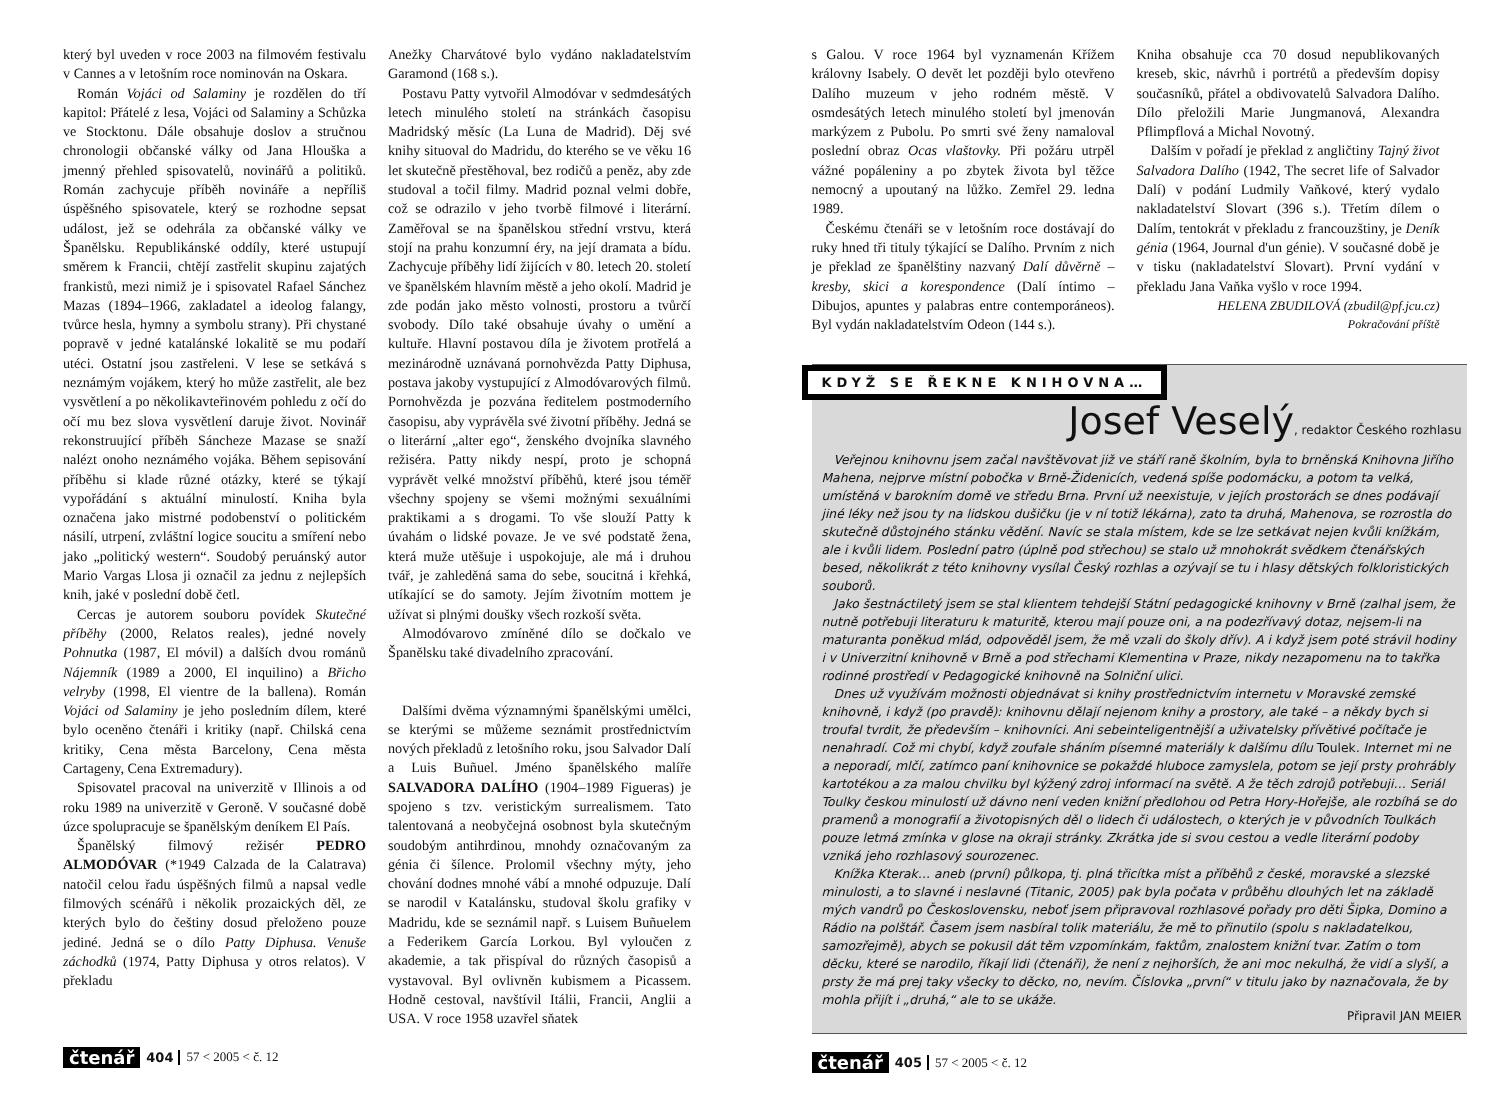který byl uveden v roce 2003 na filmovém festivalu v Cannes a v letošním roce nominován na Oskara.
Román Vojáci od Salaminy je rozdělen do tří kapitol: Přátelé z lesa, Vojáci od Salaminy a Schůzka ve Stocktonu. Dále obsahuje doslov a stručnou chronologii občanské války od Jana Hlouška a jmenný přehled spisovatelů, novinářů a politiků. Román zachycuje příběh novináře a nepříliš úspěšného spisovatele, který se rozhodne sepsat událost, jež se odehrála za občanské války ve Španělsku. Republikánské oddíly, které ustupují směrem k Francii, chtějí zastřelit skupinu zajatých frankistů, mezi nimiž je i spisovatel Rafael Sánchez Mazas (1894–1966, zakladatel a ideolog falangy, tvůrce hesla, hymny a symbolu strany). Při chystané popravě v jedné katalánské lokalitě se mu podaří utéci. Ostatní jsou zastřeleni. V lese se setkává s neznámým vojákem, který ho může zastřelit, ale bez vysvětlení a po několikavteřinovém pohledu z očí do očí mu bez slova vysvětlení daruje život. Novinář rekonstruující příběh Sáncheze Mazase se snaží nalézt onoho neznámého vojáka. Během sepisování příběhu si klade různé otázky, které se týkají vypořádání s aktuální minulostí. Kniha byla označena jako mistrné podobenství o politickém násilí, utrpení, zvláštní logice soucitu a smíření nebo jako „politický western“. Soudobý peruánský autor Mario Vargas Llosa ji označil za jednu z nejlepších knih, jaké v poslední době četl.
Cercas je autorem souboru povídek Skutečné příběhy (2000, Relatos reales), jedné novely Pohnutka (1987, El móvil) a dalších dvou románů Nájemník (1989 a 2000, El inquilino) a Břicho velryby (1998, El vientre de la ballena). Román Vojáci od Salaminy je jeho posledním dílem, které bylo oceněno čtenáři i kritiky (např. Chilská cena kritiky, Cena města Barcelony, Cena města Cartageny, Cena Extremadury).
Spisovatel pracoval na univerzitě v Illinois a od roku 1989 na univerzitě v Geroně. V současné době úzce spolupracuje se španělským deníkem El País.
Španělský filmový režisér PEDRO ALMODÓVAR (*1949 Calzada de la Calatrava) natočil celou řadu úspěšných filmů a napsal vedle filmových scénářů i několik prozaických děl, ze kterých bylo do češtiny dosud přeloženo pouze jediné. Jedná se o dílo Patty Diphusa. Venuše záchodků (1974, Patty Diphusa y otros relatos). V překladu
Anežky Charvátové bylo vydáno nakladatelstvím Garamond (168 s.).
Postavu Patty vytvořil Almodóvar v sedmdesátých letech minulého století na stránkách časopisu Madridský měsíc (La Luna de Madrid). Děj své knihy situoval do Madridu, do kterého se ve věku 16 let skutečně přestěhoval, bez rodičů a peněz, aby zde studoval a točil filmy. Madrid poznal velmi dobře, což se odrazilo v jeho tvorbě filmové i literární. Zaměřoval se na španělskou střední vrstvu, která stojí na prahu konzumní éry, na její dramata a bídu. Zachycuje příběhy lidí žijících v 80. letech 20. století ve španělském hlavním městě a jeho okolí. Madrid je zde podán jako město volnosti, prostoru a tvůrčí svobody. Dílo také obsahuje úvahy o umění a kultuře. Hlavní postavou díla je životem protřelá a mezinárodně uznávaná pornohvězda Patty Diphusa, postava jakoby vystupující z Almodóvarových filmů. Pornohvězda je pozvána ředitelem postmoderního časopisu, aby vyprávěla své životní příběhy. Jedná se o literární „alter ego“, ženského dvojníka slavného režiséra. Patty nikdy nespí, proto je schopná vyprávět velké množství příběhů, které jsou téměř všechny spojeny se všemi možnými sexuálními praktikami a s drogami. To vše slouží Patty k úvahám o lidské povaze. Je ve své podstatě žena, která muže utěšuje i uspokojuje, ale má i druhou tvář, je zahleděná sama do sebe, soucitná i křehká, utíkající se do samoty. Jejím životním mottem je užívat si plnými doušky všech rozkoší světa.
Almodóvarovo zmíněné dílo se dočkalo ve Španělsku také divadelního zpracování.
Dalšími dvěma významnými španělskými umělci, se kterými se můžeme seznámit prostřednictvím nových překladů z letošního roku, jsou Salvador Dalí a Luis Buñuel. Jméno španělského malíře SALVADORA DALÍHO (1904–1989 Figueras) je spojeno s tzv. veristickým surrealismem. Tato talentovaná a neobyčejná osobnost byla skutečným soudobým antihrdinou, mnohdy označovaným za génia či šílence. Prolomil všechny mýty, jeho chování dodnes mnohé vábí a mnohé odpuzuje. Dalí se narodil v Katalánsku, studoval školu grafiky v Madridu, kde se seznámil např. s Luisem Buñuelem a Federikem García Lorkou. Byl vyloučen z akademie, a tak přispíval do různých časopisů a vystavoval. Byl ovlivněn kubismem a Picassem. Hodně cestoval, navštívil Itálii, Francii, Anglii a USA. V roce 1958 uzavřel sňatek
čtenář 404 57 < 2005 < č. 12
s Galou. V roce 1964 byl vyznamenán Křížem královny Isabely. O devět let později bylo otevřeno Dalího muzeum v jeho rodném městě. V osmdesátých letech minulého století byl jmenován markýzem z Pubolu. Po smrti své ženy namaloval poslední obraz Ocas vlaštovky. Při požáru utrpěl vážné popáleniny a po zbytek života byl těžce nemocný a upoutaný na lůžko. Zemřel 29. ledna 1989.
Českému čtenáři se v letošním roce dostávají do ruky hned tři tituly týkající se Dalího. Prvním z nich je překlad ze španělštiny nazvaný Dalí důvěrně – kresby, skici a korespondence (Dalí íntimo – Dibujos, apuntes y palabras entre contemporáneos). Byl vydán nakladatelstvím Odeon (144 s.).
Kniha obsahuje cca 70 dosud nepublikovaných kreseb, skic, návrhů i portrétů a především dopisy současníků, přátel a obdivovatelů Salvadora Dalího. Dílo přeložili Marie Jungmanová, Alexandra Pflimpflová a Michal Novotný.
Dalším v pořadí je překlad z angličtiny Tajný život Salvadora Dalího (1942, The secret life of Salvador Dalí) v podání Ludmily Vaňkové, který vydalo nakladatelství Slovart (396 s.). Třetím dílem o Dalím, tentokrát v překladu z francouzštiny, je Deník génia (1964, Journal d'un génie). V současné době je v tisku (nakladatelství Slovart). První vydání v překladu Jana Vaňka vyšlo v roce 1994.
HELENA ZBUDILOVÁ (zbudil@pf.jcu.cz)
Pokračování příště
KDYŽ SE ŘEKNE KNIHOVNA…
Josef Veselý, redaktor Českého rozhlasu
Veřejnou knihovnu jsem začal navštěvovat již ve stáří raně školním, byla to brněnská Knihovna Jiřího Mahena, nejprve místní pobočka v Brně-Židenicích, vedená spíše podomácku, a potom ta velká, umístěná v barokním domě ve středu Brna. První už neexistuje, v jejích prostorách se dnes podávají jiné léky než jsou ty na lidskou dušičku (je v ní totiž lékárna), zato ta druhá, Mahenova, se rozrostla do skutečně důstojného stánku vědění. Navíc se stala místem, kde se lze setkávat nejen kvůli knížkám, ale i kvůli lidem. Poslední patro (úplně pod střechou) se stalo už mnohokrát svědkem čtenářských besed, několikrát z této knihovny vysílal Český rozhlas a ozývají se tu i hlasy dětských folkloristických souborů.
Jako šestnáctiletý jsem se stal klientem tehdejší Státní pedagogické knihovny v Brně (zalhal jsem, že nutně potřebuji literaturu k maturitě, kterou mají pouze oni, a na podezřívavý dotaz, nejsem-li na maturanta poněkud mlád, odpověděl jsem, že mě vzali do školy dřív). A i když jsem poté strávil hodiny i v Univerzitní knihovně v Brně a pod střechami Klementina v Praze, nikdy nezapomenu na to takřka rodinné prostředí v Pedagogické knihovně na Solniční ulici.
Dnes už využívám možnosti objednávat si knihy prostřednictvím internetu v Moravské zemské knihovně, i když (po pravdě): knihovnu dělají nejenom knihy a prostory, ale také – a někdy bych si troufal tvrdit, že především – knihovníci. Ani sebeinteligentnější a uživatelsky přívětivé počítače je nenahradí. Což mi chybí, když zoufale sháním písemné materiály k dalšímu dílu Toulek. Internet mi ne a neporadí, mlčí, zatímco paní knihovnice se pokaždé hluboce zamyslela, potom se její prsty prohrábly kartotékou a za malou chvilku byl kýžený zdroj informací na světě. A že těch zdrojů potřebuji… Seriál Toulky českou minulostí už dávno není veden knižní předlohou od Petra Hory-Hořejše, ale rozbíhá se do pramenů a monografií a životopisných děl o lidech či událostech, o kterých je v původních Toulkách pouze letmá zmínka v glose na okraji stránky. Zkrátka jde si svou cestou a vedle literární podoby vzniká jeho rozhlasový sourozenec.
Knížka Kterak… aneb (první) půlkopa, tj. plná třicítka míst a příběhů z české, moravské a slezské minulosti, a to slavné i neslavné (Titanic, 2005) pak byla počata v průběhu dlouhých let na základě mých vandrů po Československu, neboť jsem připravoval rozhlasové pořady pro děti Šipka, Domino a Rádio na polštář. Časem jsem nasbíral tolik materiálu, že mě to přinutilo (spolu s nakladatelkou, samozřejmě), abych se pokusil dát těm vzpomínkám, faktům, znalostem knižní tvar. Zatím o tom děcku, které se narodilo, říkají lidi (čtenáři), že není z nejhorších, že ani moc nekulhá, že vidí a slyší, a prsty že má prej taky všecky to děcko, no, nevím. Číslovka „první“ v titulu jako by naznačovala, že by mohla přijít i „druhá,“ ale to se ukáže.
Připravil JAN MEIER
čtenář 405 57 < 2005 < č. 12